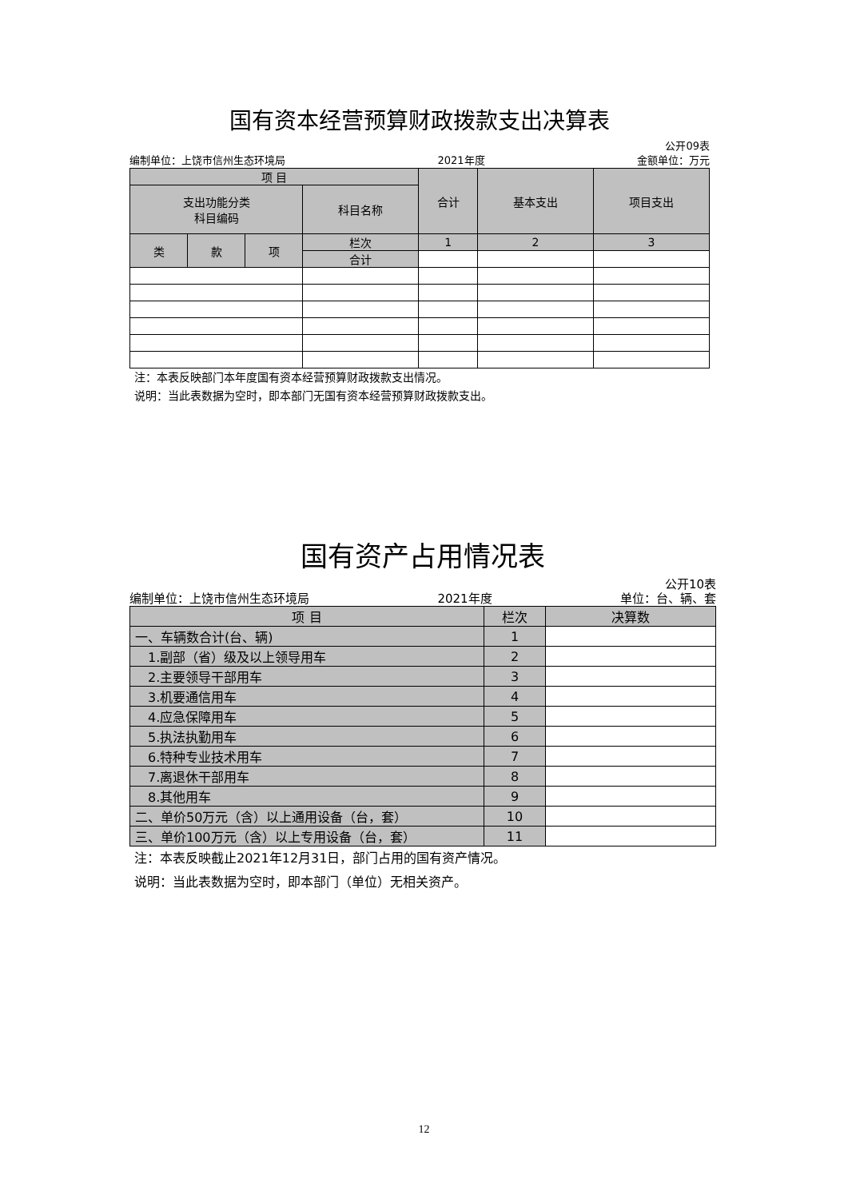国有资本经营预算财政拨款支出决算表
公开09表
编制单位：上饶市信州生态环境局 2021年度 金额单位：万元
| 项 目 | | | | 合计 | 基本支出 | 项目支出 |
| --- | --- | --- | --- | --- | --- | --- |
| 支出功能分类 科目编码 | | | 科目名称 | | | |
| 类 | 款 | 项 | 栏次 | 1 | 2 | 3 |
| | | | 合计 | | | |
注：本表反映部门本年度国有资本经营预算财政拨款支出情况。
说明：当此表数据为空时，即本部门无国有资本经营预算财政拨款支出。
国有资产占用情况表
公开10表
编制单位：上饶市信州生态环境局 2021年度 单位：台、辆、套
| 项 目 | 栏次 | 决算数 |
| 一、车辆数合计(台、辆) | 1 | |
| 1.副部（省）级及以上领导用车 | 2 | |
| 2.主要领导干部用车 | 3 | |
| 3.机要通信用车 | 4 | |
| 4.应急保障用车 | 5 | |
| 5.执法执勤用车 | 6 | |
| 6.特种专业技术用车 | 7 | |
| 7.离退休干部用车 | 8 | |
| 8.其他用车 | 9 | |
| 二、单价50万元（含）以上通用设备（台，套） | 10 | |
| 三、单价100万元（含）以上专用设备（台，套） | 11 | |
注：本表反映截止2021年12月31日，部门占用的国有资产情况。
说明：当此表数据为空时，即本部门（单位）无相关资产。
12